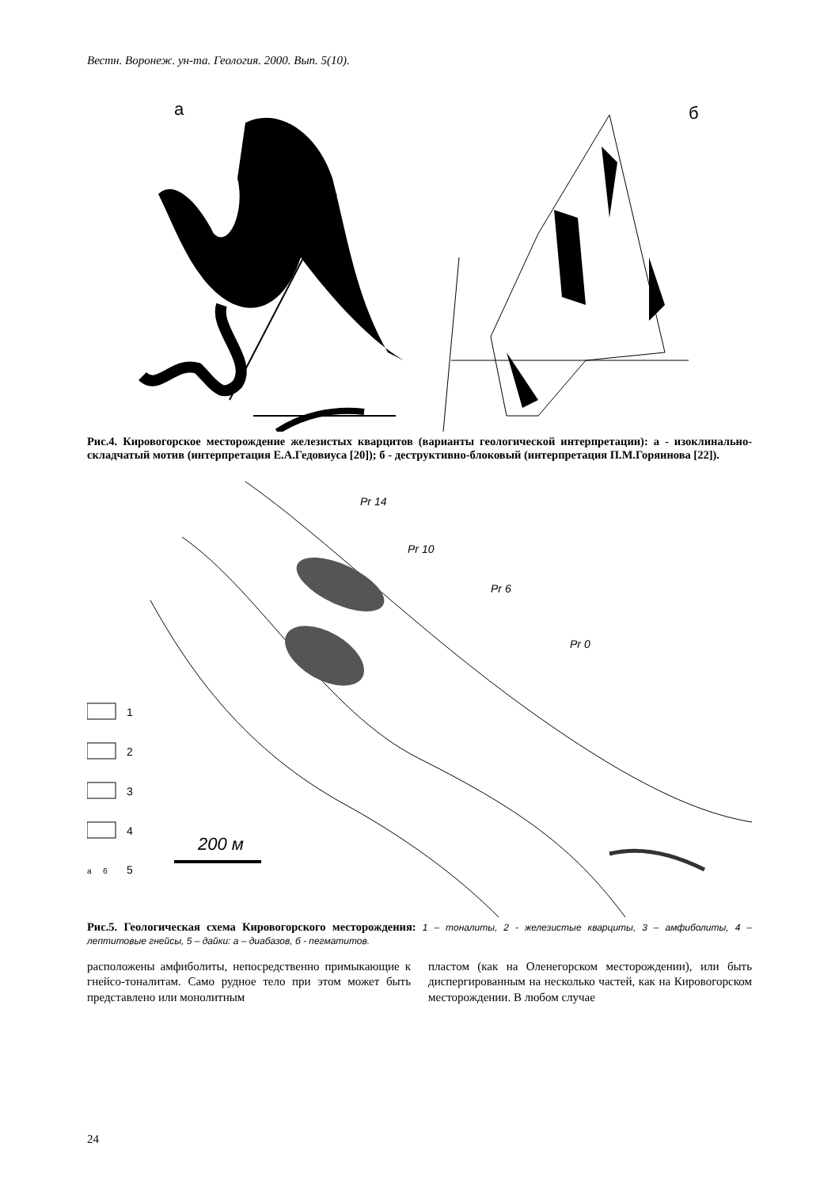Вестн. Воронеж. ун-та. Геология. 2000. Вып. 5(10).
а
б
Рис.4. Кировогорское месторождение железистых кварцитов (варианты геологической интерпрета­ции): а - изоклинально-складчатый мотив (интерпретация Е.А.Гедовиуса [20]); б - деструктивно-блоковый (интерпретация П.М.Горяинова [22]).
Pr 14
Pr 10
Pr 6
Pr 0
1
2
3
4
а
б
5
200 м
Рис.5. Геологическая схема Кировогорского месторождения: 1 – тоналиты, 2 - железистые кварциты, 3 – амфиболиты, 4 – лептитовые гнейсы, 5 – дайки: а – диабазов, б - пегматитов.
расположены амфиболиты, непосредственно при­мыкающие к гнейсо-тоналитам. Само рудное тело при этом может быть представлено или монолитным
пластом (как на Оленегорском месторождении), или быть диспергированным на несколько частей, как на Кировогорском месторождении. В любом случае
24